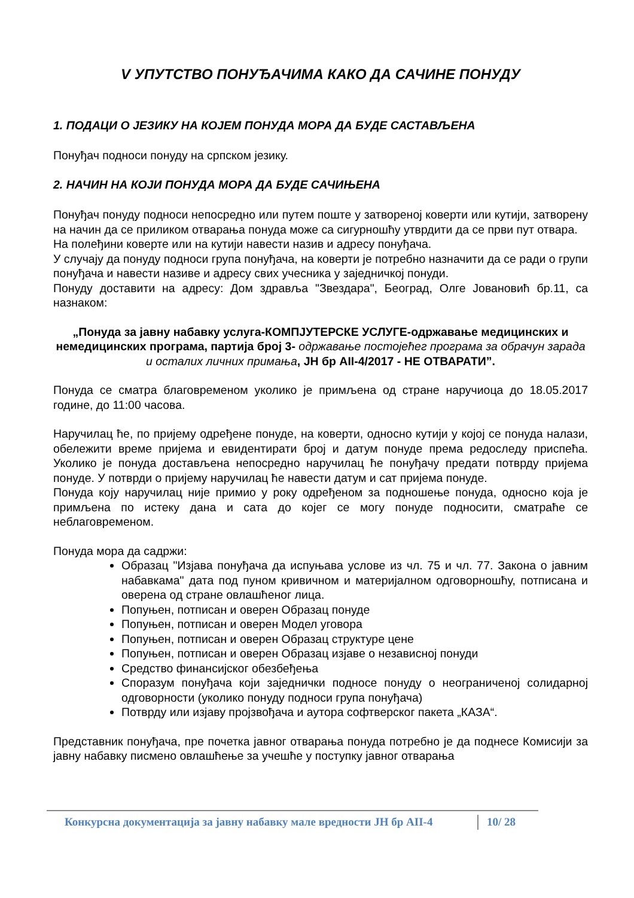V УПУТСТВО ПОНУЂАЧИМА КАКО ДА САЧИНЕ ПОНУДУ
1. ПОДАЦИ О ЈЕЗИКУ НА КОЈЕМ ПОНУДА МОРА ДА БУДЕ САСТАВЉЕНА
Понуђач подноси понуду на српском језику.
2. НАЧИН НА КОЈИ ПОНУДА МОРА ДА БУДЕ САЧИЊЕНА
Понуђач понуду подноси непосредно или путем поште у затвореној коверти или кутији, затворену на начин да се приликом отварања понуда може са сигурношћу утврдити да се први пут отвара.
На полеђини коверте или на кутији навести назив и адресу понуђача.
У случају да понуду подноси група понуђача, на коверти је потребно назначити да се ради о групи понуђача и навести називе и адресу свих учесника у заједничкој понуди.
Понуду доставити на адресу: Дом здравља "Звездара", Београд, Олге Јовановић бр.11, са назнаком:
„Понуда за јавну набавку услуга-КОМПЈУТЕРСКЕ УСЛУГЕ-одржавање медицинских и немедицинских програма, партија број 3- одржавање постојећег програма за обрачун зарада и осталих личних примања, ЈН бр АII-4/2017 - НЕ ОТВАРАТИ”.
Понуда се сматра благовременом уколико је примљена од стране наручиоца до 18.05.2017 године, до 11:00 часова.
Наручилац ће, по пријему одређене понуде, на коверти, односно кутији у којој се понуда налази, обележити време пријема и евидентирати број и датум понуде према редоследу приспећа. Уколико је понуда достављена непосредно наручилац ће понуђачу предати потврду пријема понуде. У потврди о пријему наручилац ће навести датум и сат пријема понуде.
Понуда коју наручилац није примио у року одређеном за подношење понуда, односно која је примљена по истеку дана и сата до којег се могу понуде подносити, сматраће се неблаговременом.
Понуда мора да садржи:
Образац "Изјава понуђача да испуњава услове из чл. 75 и чл. 77. Закона о јавним набавкама" дата под пуном кривичном и материјалном одговорношћу, потписана и оверена од стране овлашћеног лица.
Попуњен, потписан и оверен Образац понуде
Попуњен, потписан и оверен Модел уговора
Попуњен, потписан и оверен Образац структуре цене
Попуњен, потписан и оверен Образац изјаве о независној понуди
Средство финансијског обезбеђења
Споразум понуђача који заједнички подносе понуду о неограниченој солидарној одговорности (уколико понуду подноси група понуђача)
Потврду или изјаву пројзвођача и аутора софтверског пакета „КАЗА“.
Представник понуђача, пре почетка јавног отварања понуда потребно је да поднесе Комисији за јавну набавку писмено овлашћење за учешће у поступку јавног отварања
Конкурсна документација за јавну набавку мале вредности ЈН бр АII-4 10/ 28